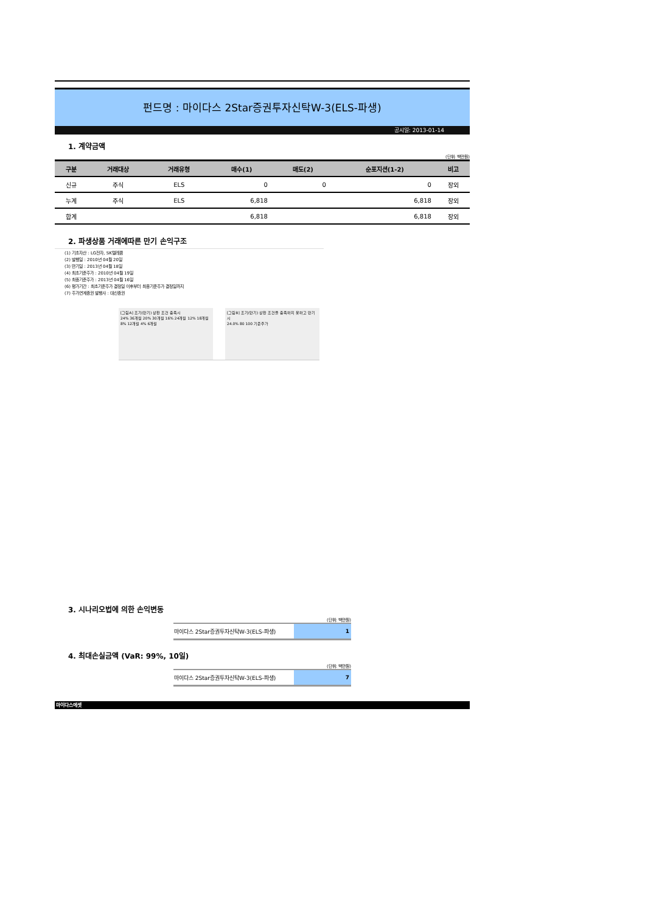펀드명 : 마이다스 2Star증권투자신탁W-3(ELS-파생)
공시일: 2013-01-14
1. 계약금액
(단위: 백만원)
| 구분 | 거래대상 | 거래유형 | 매수(1) | 매도(2) | 순포지션(1-2) | 비고 |
| --- | --- | --- | --- | --- | --- | --- |
| 신규 | 주식 | ELS | 0 | 0 | 0 | 장외 |
| 누계 | 주식 | ELS | 6,818 | | 6,818 | 장외 |
| 합계 | | | 6,818 | | 6,818 | 장외 |
2. 파생상품 거래에따른 만기 손익구조
(1) 기초자산 : LG전자, SK텔레콤
(2) 발행일 : 2010년 04월 20일
(3) 만기일 : 2013년 04월 18일
(4) 최초기준주가 : 2010년 04월 19일
(5) 최종기준주가 : 2013년 04월 16일
(6) 평가기간 : 최초기준주가 결정일 이후부터 최종기준주가 결정일까지
(7) 주가연계증권 발행사 : 대신증권
[그림A] 조기(만기) 상환 조건 충족시
24% 36개월 20% 30개월 16% 24개월 12% 18개월 8% 12개월 4% 6개월
[그림B] 조기(만기) 상환 조건을 충족하지 못하고 만기시
24.0% 80 100 기준주가
3. 시나리오법에 의한 손익변동
(단위: 백만원)
| 마이다스 2Star증권투자신탁W-3(ELS-파생) | 1 |
4. 최대손실금액 (VaR: 99%, 10일)
(단위: 백만원)
| 마이다스 2Star증권투자신탁W-3(ELS-파생) | 7 |
마이다스에셋